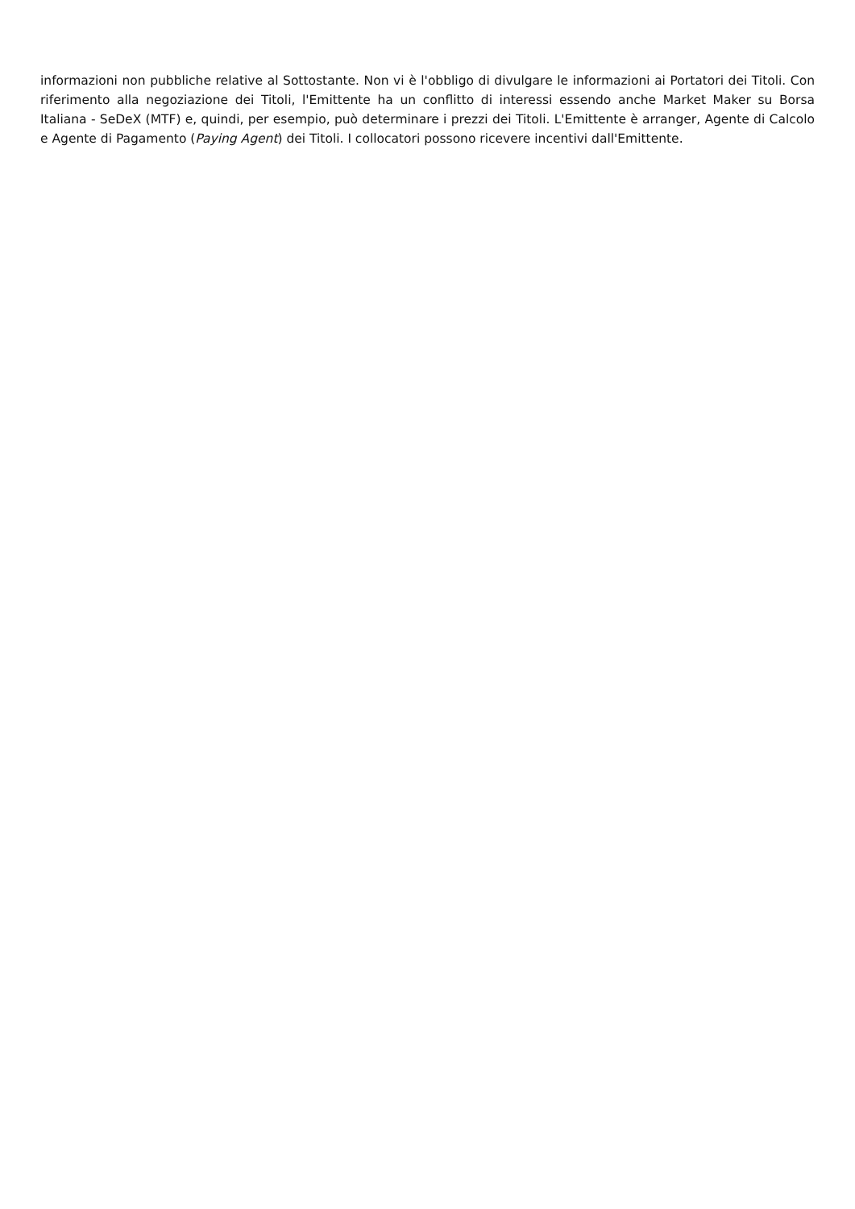informazioni non pubbliche relative al Sottostante. Non vi è l'obbligo di divulgare le informazioni ai Portatori dei Titoli. Con riferimento alla negoziazione dei Titoli, l'Emittente ha un conflitto di interessi essendo anche Market Maker su Borsa Italiana - SeDeX (MTF) e, quindi, per esempio, può determinare i prezzi dei Titoli. L'Emittente è arranger, Agente di Calcolo e Agente di Pagamento (Paying Agent) dei Titoli. I collocatori possono ricevere incentivi dall'Emittente.